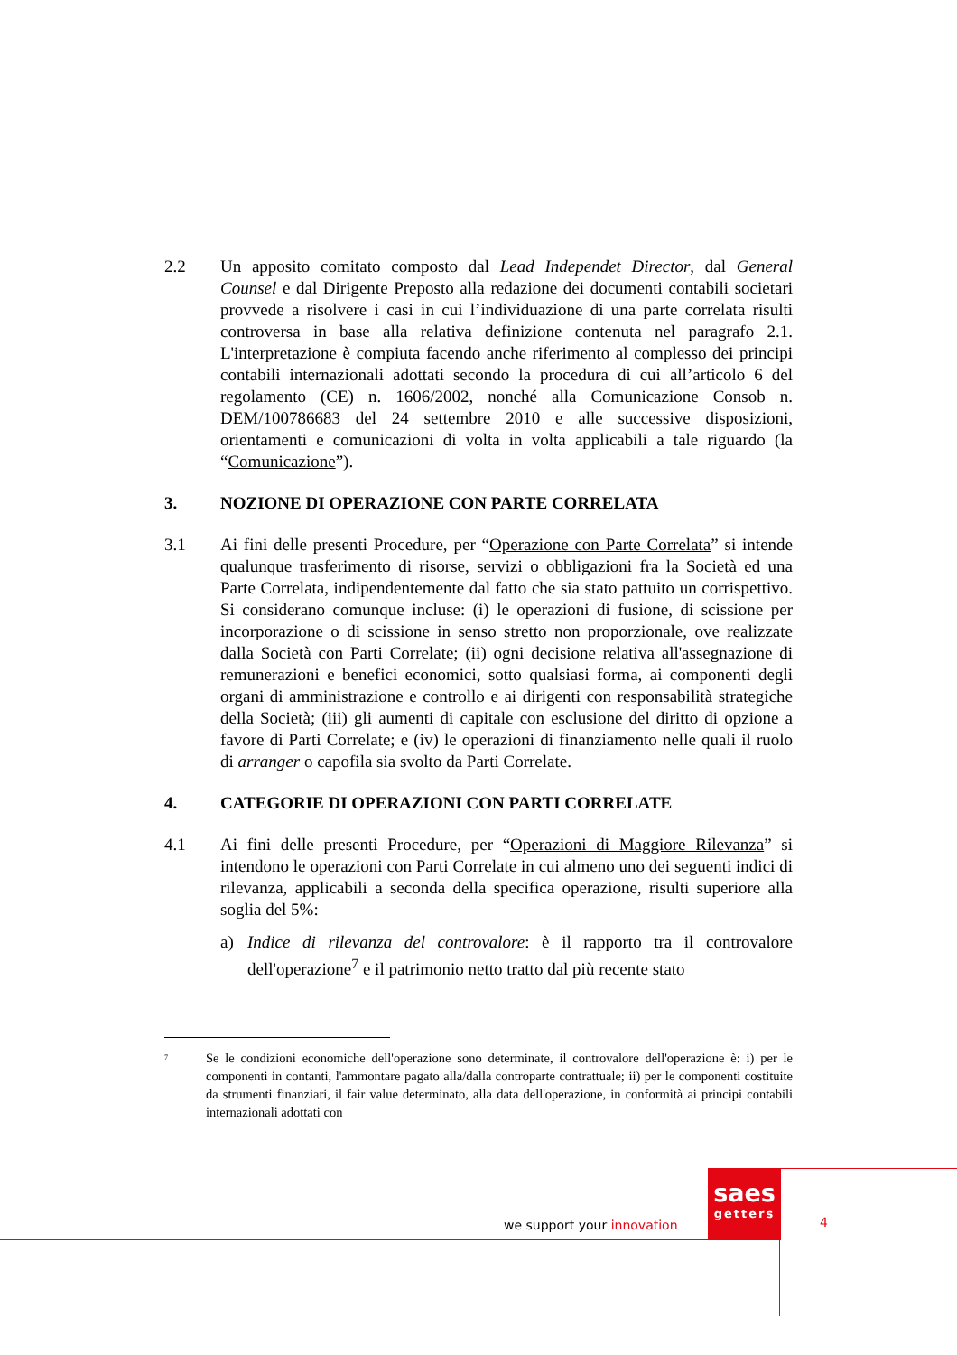2.2 Un apposito comitato composto dal Lead Independet Director, dal General Counsel e dal Dirigente Preposto alla redazione dei documenti contabili societari provvede a risolvere i casi in cui l’individuazione di una parte correlata risulti controversa in base alla relativa definizione contenuta nel paragrafo 2.1. L'interpretazione è compiuta facendo anche riferimento al complesso dei principi contabili internazionali adottati secondo la procedura di cui all’articolo 6 del regolamento (CE) n. 1606/2002, nonché alla Comunicazione Consob n. DEM/100786683 del 24 settembre 2010 e alle successive disposizioni, orientamenti e comunicazioni di volta in volta applicabili a tale riguardo (la “Comunicazione”).
3. NOZIONE DI OPERAZIONE CON PARTE CORRELATA
3.1 Ai fini delle presenti Procedure, per “Operazione con Parte Correlata” si intende qualunque trasferimento di risorse, servizi o obbligazioni fra la Società ed una Parte Correlata, indipendentemente dal fatto che sia stato pattuito un corrispettivo. Si considerano comunque incluse: (i) le operazioni di fusione, di scissione per incorporazione o di scissione in senso stretto non proporzionale, ove realizzate dalla Società con Parti Correlate; (ii) ogni decisione relativa all'assegnazione di remunerazioni e benefici economici, sotto qualsiasi forma, ai componenti degli organi di amministrazione e controllo e ai dirigenti con responsabilità strategiche della Società; (iii) gli aumenti di capitale con esclusione del diritto di opzione a favore di Parti Correlate; e (iv) le operazioni di finanziamento nelle quali il ruolo di arranger o capofila sia svolto da Parti Correlate.
4. CATEGORIE DI OPERAZIONI CON PARTI CORRELATE
4.1 Ai fini delle presenti Procedure, per “Operazioni di Maggiore Rilevanza” si intendono le operazioni con Parti Correlate in cui almeno uno dei seguenti indici di rilevanza, applicabili a seconda della specifica operazione, risulti superiore alla soglia del 5%:
a) Indice di rilevanza del controvalore: è il rapporto tra il controvalore dell'operazione<sup>7</sup> e il patrimonio netto tratto dal più recente stato
<sup>7</sup>
Se le condizioni economiche dell'operazione sono determinate, il controvalore dell'operazione è: i) per le componenti in contanti, l'ammontare pagato alla/dalla controparte contrattuale; ii) per le componenti costituite da strumenti finanziari, il fair value determinato, alla data dell'operazione, in conformità ai principi contabili internazionali adottati con
saes
getters
we support your innovation 4